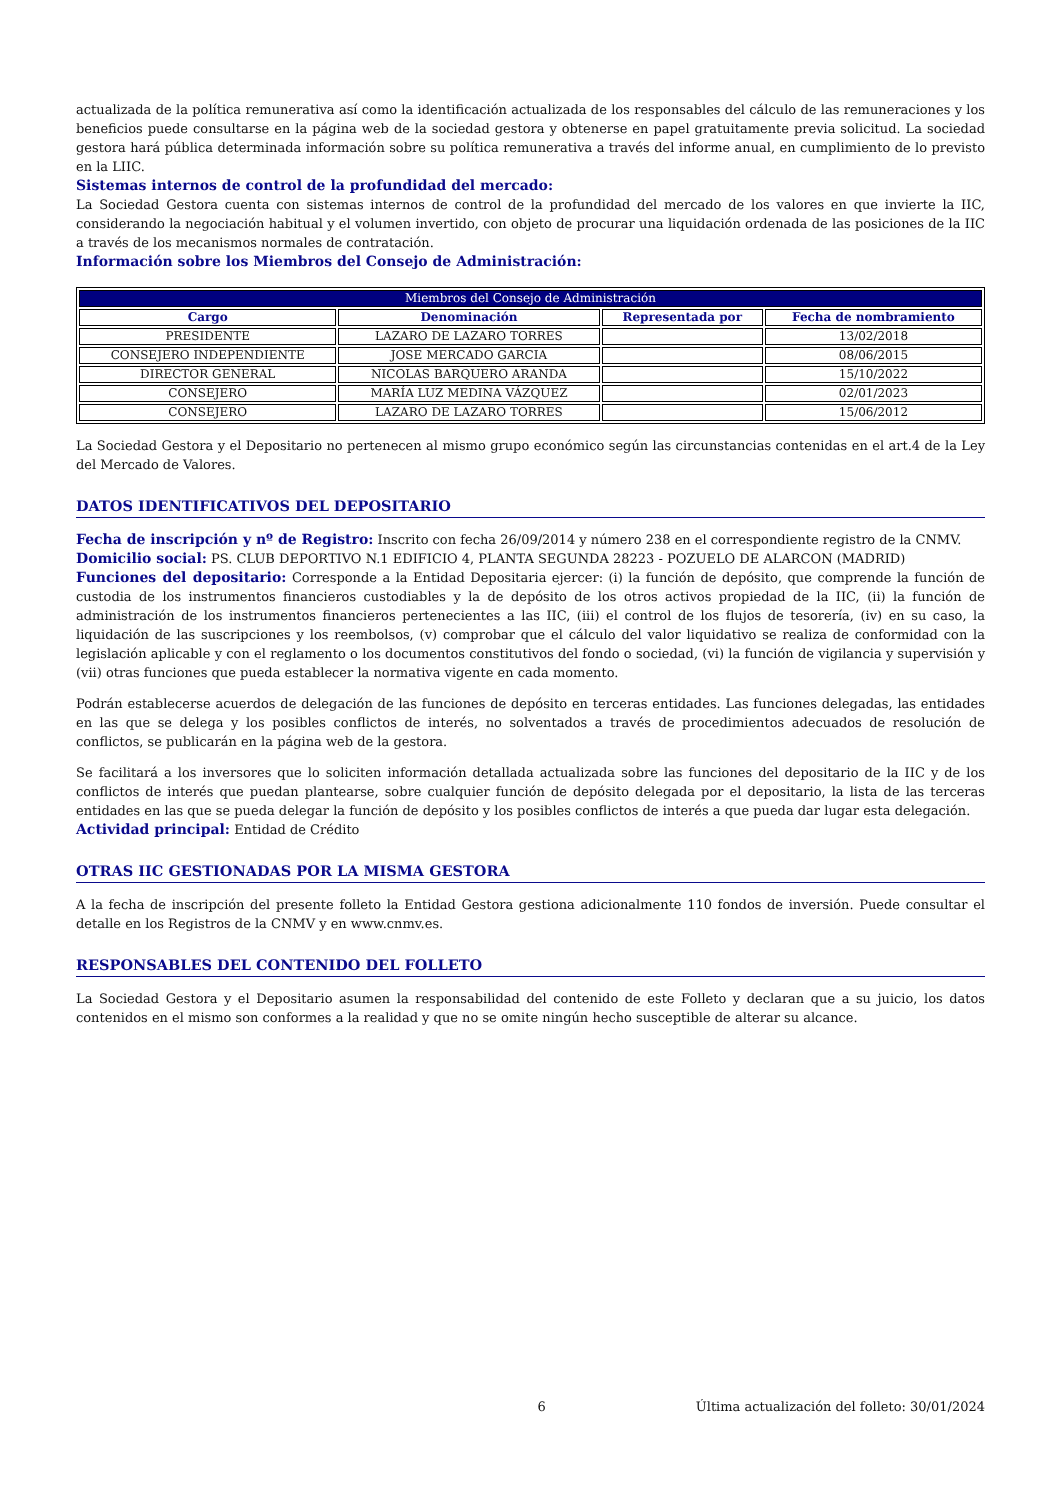actualizada de la política remunerativa así como la identificación actualizada de los responsables del cálculo de las remuneraciones y los beneficios puede consultarse en la página web de la sociedad gestora y obtenerse en papel gratuitamente previa solicitud. La sociedad gestora hará pública determinada información sobre su política remunerativa a través del informe anual, en cumplimiento de lo previsto en la LIIC.
Sistemas internos de control de la profundidad del mercado:
La Sociedad Gestora cuenta con sistemas internos de control de la profundidad del mercado de los valores en que invierte la IIC, considerando la negociación habitual y el volumen invertido, con objeto de procurar una liquidación ordenada de las posiciones de la IIC a través de los mecanismos normales de contratación.
Información sobre los Miembros del Consejo de Administración:
| Miembros del Consejo de Administración | | | |
| --- | --- | --- | --- |
| Cargo | Denominación | Representada por | Fecha de nombramiento |
| PRESIDENTE | LAZARO DE LAZARO TORRES | | 13/02/2018 |
| CONSEJERO INDEPENDIENTE | JOSE MERCADO GARCIA | | 08/06/2015 |
| DIRECTOR GENERAL | NICOLAS BARQUERO ARANDA | | 15/10/2022 |
| CONSEJERO | MARÍA LUZ MEDINA VÁZQUEZ | | 02/01/2023 |
| CONSEJERO | LAZARO DE LAZARO TORRES | | 15/06/2012 |
La Sociedad Gestora y el Depositario no pertenecen al mismo grupo económico según las circunstancias contenidas en el art.4 de la Ley del Mercado de Valores.
DATOS IDENTIFICATIVOS DEL DEPOSITARIO
Fecha de inscripción y nº de Registro: Inscrito con fecha 26/09/2014 y número 238 en el correspondiente registro de la CNMV.
Domicilio social: PS. CLUB DEPORTIVO N.1 EDIFICIO 4, PLANTA SEGUNDA 28223 - POZUELO DE ALARCON (MADRID)
Funciones del depositario: Corresponde a la Entidad Depositaria ejercer: (i) la función de depósito, que comprende la función de custodia de los instrumentos financieros custodiables y la de depósito de los otros activos propiedad de la IIC, (ii) la función de administración de los instrumentos financieros pertenecientes a las IIC, (iii) el control de los flujos de tesorería, (iv) en su caso, la liquidación de las suscripciones y los reembolsos, (v) comprobar que el cálculo del valor liquidativo se realiza de conformidad con la legislación aplicable y con el reglamento o los documentos constitutivos del fondo o sociedad, (vi) la función de vigilancia y supervisión y (vii) otras funciones que pueda establecer la normativa vigente en cada momento.
Podrán establecerse acuerdos de delegación de las funciones de depósito en terceras entidades. Las funciones delegadas, las entidades en las que se delega y los posibles conflictos de interés, no solventados a través de procedimientos adecuados de resolución de conflictos, se publicarán en la página web de la gestora.
Se facilitará a los inversores que lo soliciten información detallada actualizada sobre las funciones del depositario de la IIC y de los conflictos de interés que puedan plantearse, sobre cualquier función de depósito delegada por el depositario, la lista de las terceras entidades en las que se pueda delegar la función de depósito y los posibles conflictos de interés a que pueda dar lugar esta delegación.
Actividad principal: Entidad de Crédito
OTRAS IIC GESTIONADAS POR LA MISMA GESTORA
A la fecha de inscripción del presente folleto la Entidad Gestora gestiona adicionalmente 110 fondos de inversión. Puede consultar el detalle en los Registros de la CNMV y en www.cnmv.es.
RESPONSABLES DEL CONTENIDO DEL FOLLETO
La Sociedad Gestora y el Depositario asumen la responsabilidad del contenido de este Folleto y declaran que a su juicio, los datos contenidos en el mismo son conformes a la realidad y que no se omite ningún hecho susceptible de alterar su alcance.
6 Última actualización del folleto: 30/01/2024